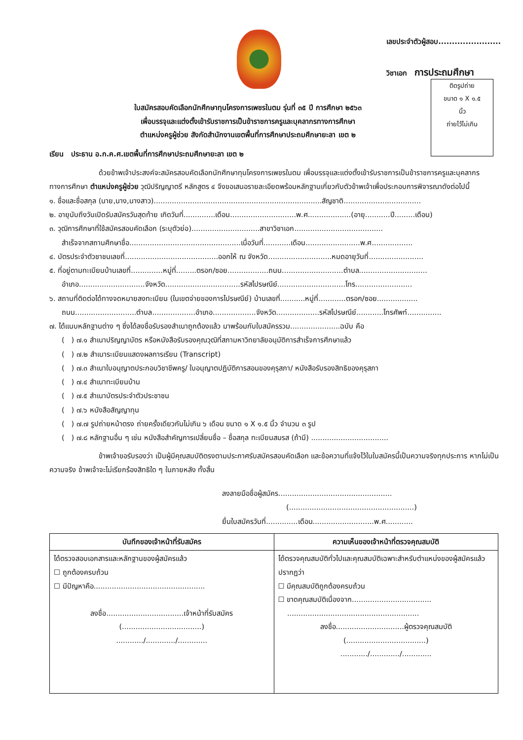เลขประจำตัวผู้สอบ.......................
วิชาเอก การประถมศึกษา
ติดรูปถ่าย
ขนาด ๑ X ๑.๕
นิ้ว
ถ่ายไว้ไม่เกิน
ใบสมัครสอบคัดเลือกนักศึกษาทุนโครงการเพชรในตม รุ่นที่ ๓๕ ปี การศึกษา ๒๕๖๓
เพื่อบรรจุและแต่งตั้งเข้ารับราชการเป็นข้าราชการครูและบุคลากรทางการศึกษา
ตำแหน่งครูผู้ช่วย สังกัดสำนักงานเขตพื้นที่การศึกษาประถมศึกษายะลา เขต ๒
เรียน ประธาน อ.ก.ค.ศ.เขตพื้นที่การศึกษาประถมศึกษายะลา เขต ๒
ด้วยข้าพเจ้าประสงค์จะสมัครสอบคัดเลือกนักศึกษาทุนโครงการเพชรในตม เพื่อบรรจุและแต่งตั้งเข้ารับราชการเป็นข้าราชการครูและบุคลากรทางการศึกษา ตำแหน่งครูผู้ช่วย วุฒิปริญญาตรี หลักสูตร ๔ จึงขอเสนอรายละเอียดพร้อมหลักฐานเกี่ยวกับตัวข้าพเจ้าเพื่อประกอบการพิจารณาดังต่อไปนี้
๑. ชื่อและชื่อสกุล (นาย,นาง,นางสาว)..........................................................................สัญชาติ..................................
๒. อายุนับถึงวันเปิดรับสมัครวันสุดท้าย เกิดวันที่..............เดือน.............................พ.ศ...................(อายุ...........ปี.........เดือน)
๓. วุฒิการศึกษาที่ใช้สมัครสอบคัดเลือก (ระบุตัวย่อ)..............................สาขาวิชาเอก.......................................
สำเร็จจากสถานศึกษาชื่อ.................................................เมื่อวันที่............เดือน........................พ.ศ..................
๔. บัตรประจำตัวชาชนเลขที่.........................................ออกให้ ณ จังหวัด............................หมดอายุวันที่........................
๕. ที่อยู่ตามทะเบียนบ้านเลขที่..............หมู่ที่.........ตรอก/ซอย..................ถนน...........................ตำบล..............................
อำเภอ.............................จังหวัด.................................รหัสไปรษณีย์..............................โทร.........................
๖. สถานที่ติดต่อได้ทางจดหมายลงทะเบียน (ในเขตจ่ายของการไปรษณีย์) บ้านเลขที่...........หมู่ที่............ตรอก/ซอย..................
ถนน...........................ตำบล...................อำเภอ...................จังหวัด...................รหัสไปรษณีย์............โทรศัพท์...............
๗. ได้แนบหลักฐานต่าง ๆ ซึ่งได้ลงชื่อรับรองสำเนาถูกต้องแล้ว มาพร้อมกับใบสมัครรวม......................ฉบับ คือ
( ) ๗.๑ สำเนาปริญญาบัตร หรือหนังสือรับรองคุณวุฒิที่สภามหาวิทยาลัยอนุมัติการสำเร็จการศึกษาแล้ว
( ) ๗.๒ สำเนาระเบียนแสดงผลการเรียน (Transcript)
( ) ๗.๓ สำเนาใบอนุญาตประกอบวิชาชีพครู/ ใบอนุญาตปฏิบัติการสอนของคุรุสภา/ หนังสือรับรองสิทธิของคุรุสภา
( ) ๗.๔ สำเนาทะเบียนบ้าน
( ) ๗.๕ สำเนาบัตรประจำตัวประชาชน
( ) ๗.๖ หนังสือสัญญาทุน
( ) ๗.๗ รูปถ่ายหน้าตรง ถ่ายครั้งเดียวกันไม่เกิน ๖ เดือน ขนาด ๑ X ๑.๕ นิ้ว จำนวน ๓ รูป
( ) ๗.๘ หลักฐานอื่น ๆ เช่น หนังสือสำคัญการเปลี่ยนชื่อ – ชื่อสกุล ทะเบียนสมรส (ถ้ามี) ..................................
ข้าพเจ้าขอรับรองว่า เป็นผู้มีคุณสมบัติตรงตามประกาศรับสมัครสอบคัดเลือก และข้อความที่แจ้งไว้ในใบสมัครนี้เป็นความจริงทุกประการ หากไม่เป็นความจริง ข้าพเจ้าจะไม่เรียกร้องสิทธิใด ๆ ในภายหลัง ทั้งสิ้น
ลงลายมือชื่อผู้สมัคร..................................................
(.......................................................)
ยื่นใบสมัครวันที่..............เดือน...........................พ.ศ............
| บันทึกของเจ้าหน้าที่รับสมัคร | ความเห็นของเจ้าหน้าที่ตรวจคุณสมบัติ |
| --- | --- |
| ได้ตรวจสอบเอกสารและหลักฐานของผู้สมัครแล้ว ☐ ถูกต้องครบถ้วน ☐ มีปัญหาคือ................................................. ลงชื่อ..................................เจ้าหน้าที่รับสมัคร (...................................) ............/............./............. | ได้ตรวจคุณสมบัติทั่วไปและคุณสมบัติเฉพาะสำหรับตำแหน่งของผู้สมัครแล้วปรากฏว่า ☐ มีคุณสมบัติถูกต้องครบถ้วน ☐ ขาดคุณสมบัติเนื่องจาก................................... .......................................................... ลงชื่อ..............................ผู้ตรวจคุณสมบัติ (...................................) ............/............./............. |